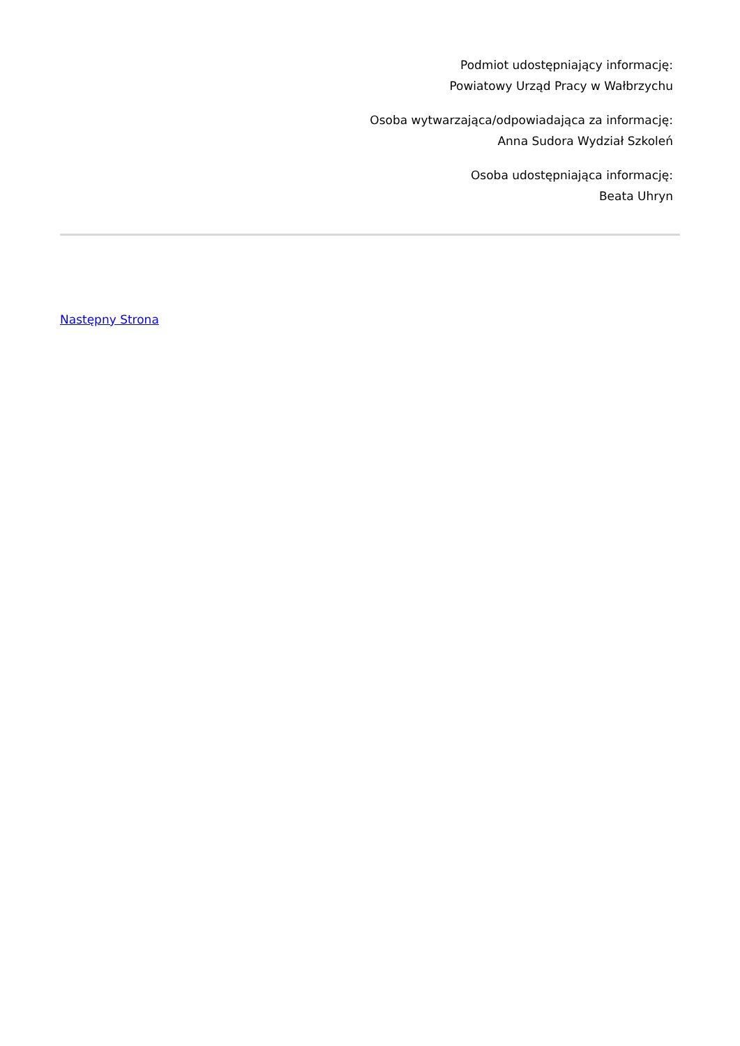Podmiot udostępniający informację:
Powiatowy Urząd Pracy w Wałbrzychu
Osoba wytwarzająca/odpowiadająca za informację:
Anna Sudora Wydział Szkoleń
Osoba udostępniająca informację:
Beata Uhryn
Następny Strona